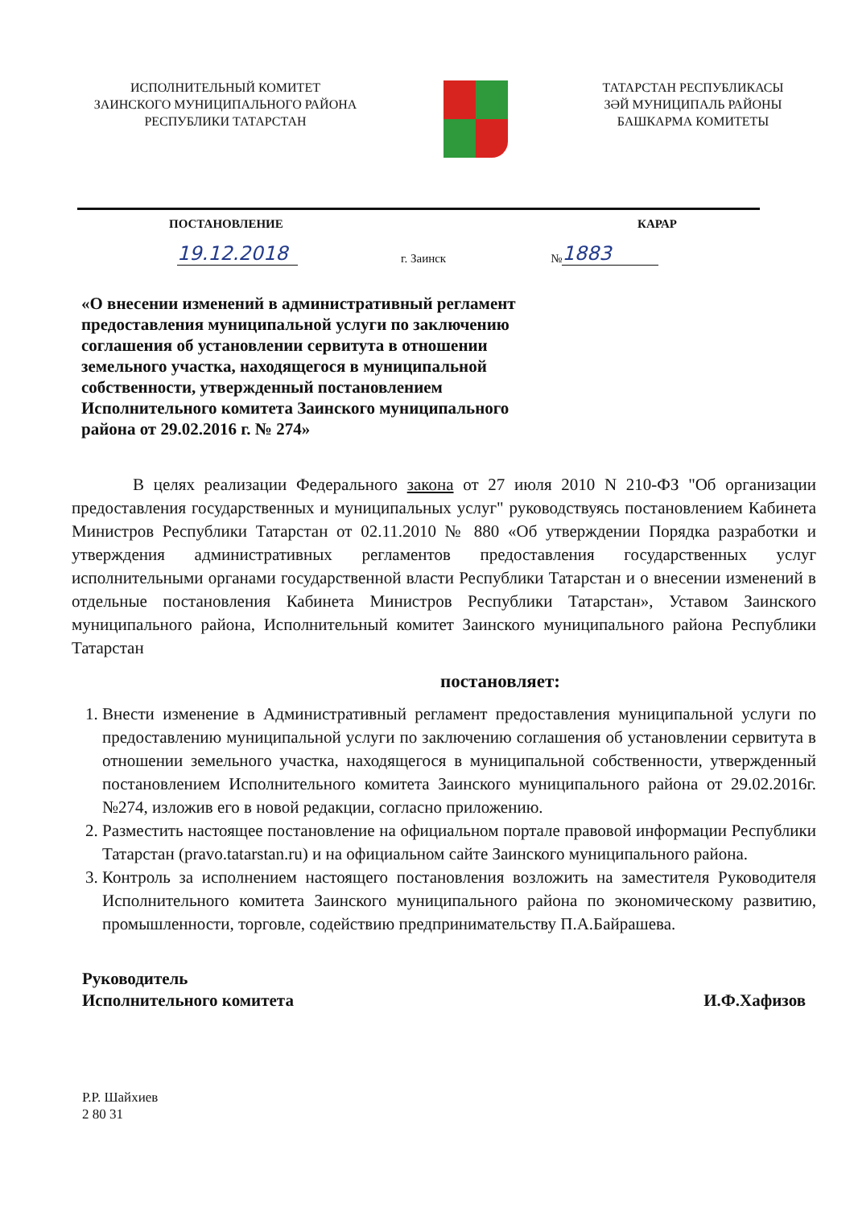ИСПОЛНИТЕЛЬНЫЙ КОМИТЕТ
ЗАИНСКОГО МУНИЦИПАЛЬНОГО РАЙОНА
РЕСПУБЛИКИ ТАТАРСТАН
ТАТАРСТАН РЕСПУБЛИКАСЫ
ЗӘЙ МУНИЦИПАЛЬ РАЙОНЫ
БАШКАРМА КОМИТЕТЫ
ПОСТАНОВЛЕНИЕ КАРАР
19.12.2018 г. Заинск № 1883
«О внесении изменений в административный регламент предоставления муниципальной услуги по заключению соглашения об установлении сервитута в отношении земельного участка, находящегося в муниципальной собственности, утвержденный постановлением Исполнительного комитета Заинского муниципального района от 29.02.2016 г. № 274»
В целях реализации Федерального закона от 27 июля 2010 N 210-ФЗ "Об организации предоставления государственных и муниципальных услуг" руководствуясь постановлением Кабинета Министров Республики Татарстан от 02.11.2010 № 880 «Об утверждении Порядка разработки и утверждения административных регламентов предоставления государственных услуг исполнительными органами государственной власти Республики Татарстан и о внесении изменений в отдельные постановления Кабинета Министров Республики Татарстан», Уставом Заинского муниципального района, Исполнительный комитет Заинского муниципального района Республики Татарстан
постановляет:
1. Внести изменение в Административный регламент предоставления муниципальной услуги по предоставлению муниципальной услуги по заключению соглашения об установлении сервитута в отношении земельного участка, находящегося в муниципальной собственности, утвержденный постановлением Исполнительного комитета Заинского муниципального района от 29.02.2016г. №274, изложив его в новой редакции, согласно приложению.
2. Разместить настоящее постановление на официальном портале правовой информации Республики Татарстан (pravo.tatarstan.ru) и на официальном сайте Заинского муниципального района.
3. Контроль за исполнением настоящего постановления возложить на заместителя Руководителя Исполнительного комитета Заинского муниципального района по экономическому развитию, промышленности, торговле, содействию предпринимательству П.А.Байрашева.
Руководитель
Исполнительного комитета И.Ф.Хафизов
Р.Р. Шайхиев
2 80 31